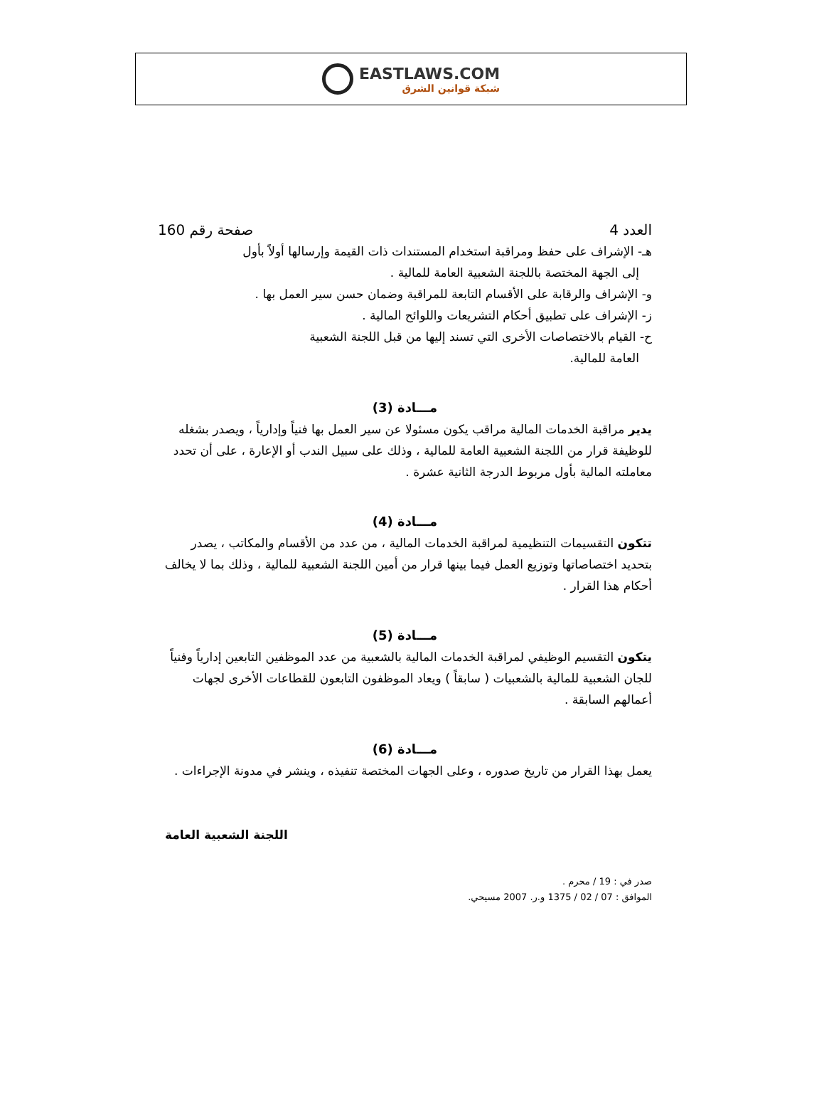EASTLAWS.COM
شبكة قوانين الشرق
العدد 4 صفحة رقم 160
هـ- الإشراف على حفظ ومراقبة استخدام المستندات ذات القيمة وإرسالها أولاً بأول
إلى الجهة المختصة باللجنة الشعبية العامة للمالية .
و- الإشراف والرقابة على الأقسام التابعة للمراقبة وضمان حسن سير العمل بها .
ز- الإشراف على تطبيق أحكام التشريعات واللوائح المالية .
ح- القيام بالاختصاصات الأخرى التي تسند إليها من قبل اللجنة الشعبية
العامة للمالية.
مـــادة (3)
يدير مراقبة الخدمات المالية مراقب يكون مسئولا عن سير العمل بها فنياً وإدارياً ، ويصدر بشغله للوظيفة قرار من اللجنة الشعبية العامة للمالية ، وذلك على سبيل الندب أو الإعارة ، على أن تحدد معاملته المالية بأول مربوط الدرجة الثانية عشرة .
مـــادة (4)
تتكون التقسيمات التنظيمية لمراقبة الخدمات المالية ، من عدد من الأقسام والمكاتب ، يصدر بتحديد اختصاصاتها وتوزيع العمل فيما بينها قرار من أمين اللجنة الشعبية للمالية ، وذلك بما لا يخالف أحكام هذا القرار .
مـــادة (5)
يتكون التقسيم الوظيفي لمراقبة الخدمات المالية بالشعبية من عدد الموظفين التابعين إدارياً وفنياً للجان الشعبية للمالية بالشعبيات ( سابقاً ) ويعاد الموظفون التابعون للقطاعات الأخرى لجهات أعمالهم السابقة .
مـــادة (6)
يعمل بهذا القرار من تاريخ صدوره ، وعلى الجهات المختصة تنفيذه ، وينشر في مدونة الإجراءات .
اللجنة الشعبية العامة
صدر في : 19 / محرم .
الموافق : 07 / 02 / 1375 و.ر. 2007 مسيحي.